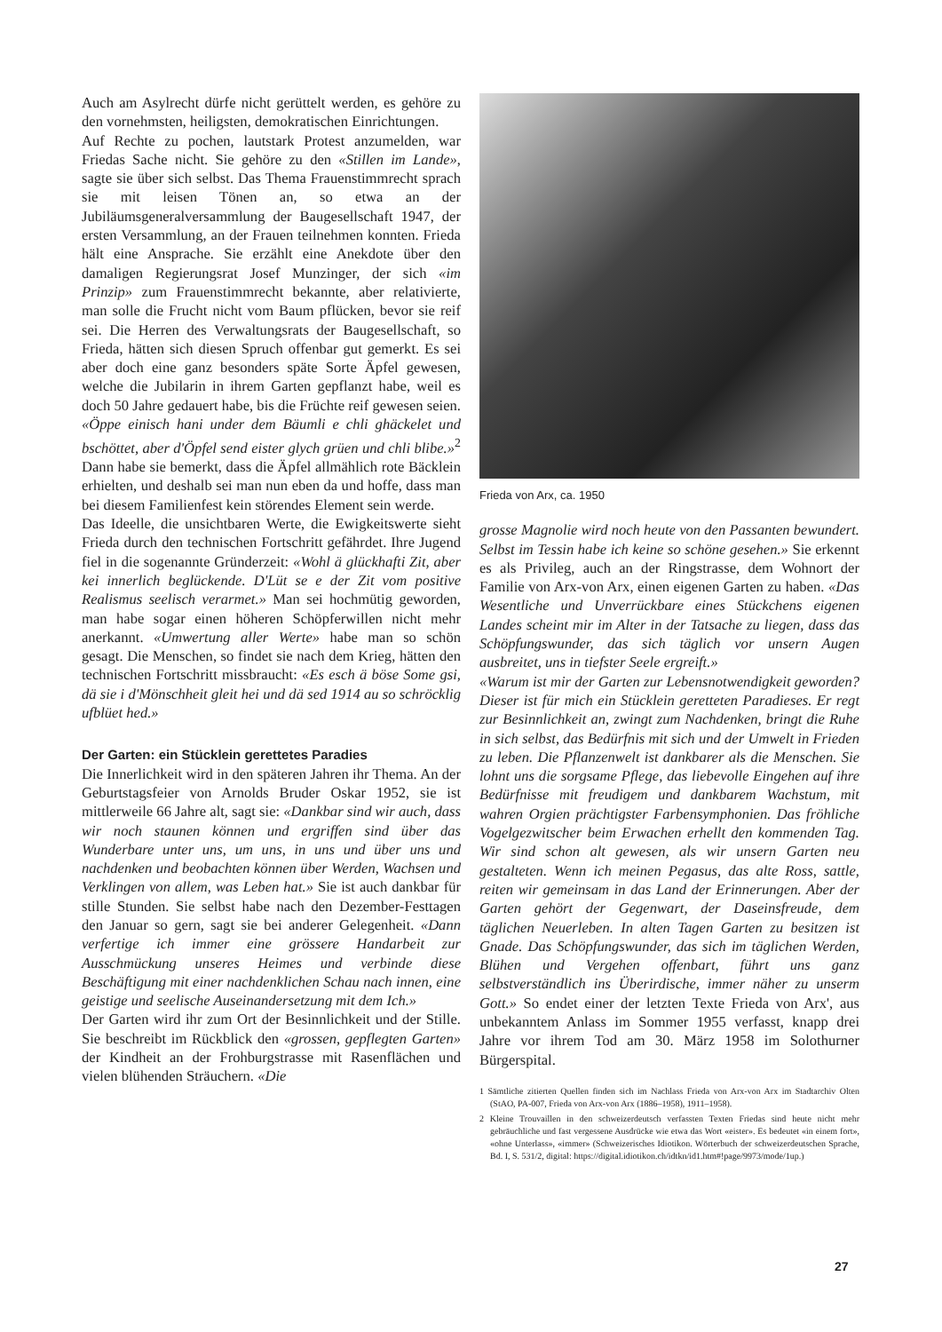Auch am Asylrecht dürfe nicht gerüttelt werden, es gehöre zu den vornehmsten, heiligsten, demokratischen Einrichtungen.
Auf Rechte zu pochen, lautstark Protest anzumelden, war Friedas Sache nicht. Sie gehöre zu den «Stillen im Lande», sagte sie über sich selbst. Das Thema Frauenstimmrecht sprach sie mit leisen Tönen an, so etwa an der Jubiläumsgeneralversammlung der Baugesellschaft 1947, der ersten Versammlung, an der Frauen teilnehmen konnten. Frieda hält eine Ansprache. Sie erzählt eine Anekdote über den damaligen Regierungsrat Josef Munzinger, der sich «im Prinzip» zum Frauenstimmrecht bekannte, aber relativierte, man solle die Frucht nicht vom Baum pflücken, bevor sie reif sei. Die Herren des Verwaltungsrats der Baugesellschaft, so Frieda, hätten sich diesen Spruch offenbar gut gemerkt. Es sei aber doch eine ganz besonders späte Sorte Äpfel gewesen, welche die Jubilarin in ihrem Garten gepflanzt habe, weil es doch 50 Jahre gedauert habe, bis die Früchte reif gewesen seien. «Öppe einisch hani under dem Bäumli e chli ghäckelet und bschöttet, aber d'Öpfel send eister glych grüen und chli blibe.»<sup>2</sup> Dann habe sie bemerkt, dass die Äpfel allmählich rote Bäcklein erhielten, und deshalb sei man nun eben da und hoffe, dass man bei diesem Familienfest kein störendes Element sein werde.
Das Ideelle, die unsichtbaren Werte, die Ewigkeitswerte sieht Frieda durch den technischen Fortschritt gefährdet. Ihre Jugend fiel in die sogenannte Gründerzeit: «Wohl ä glückhafti Zit, aber kei innerlich beglückende. D'Lüt se e der Zit vom positive Realismus seelisch verarmet.» Man sei hochmütig geworden, man habe sogar einen höheren Schöpferwillen nicht mehr anerkannt. «Umwertung aller Werte» habe man so schön gesagt. Die Menschen, so findet sie nach dem Krieg, hätten den technischen Fortschritt missbraucht: «Es esch ä böse Some gsi, dä sie i d'Mönschheit gleit hei und dä sed 1914 au so schröcklig ufblüet hed.»
Der Garten: ein Stücklein gerettetes Paradies
Die Innerlichkeit wird in den späteren Jahren ihr Thema. An der Geburtstagsfeier von Arnolds Bruder Oskar 1952, sie ist mittlerweile 66 Jahre alt, sagt sie: «Dankbar sind wir auch, dass wir noch staunen können und ergriffen sind über das Wunderbare unter uns, um uns, in uns und über uns und nachdenken und beobachten können über Werden, Wachsen und Verklingen von allem, was Leben hat.» Sie ist auch dankbar für stille Stunden. Sie selbst habe nach den Dezember-Festtagen den Januar so gern, sagt sie bei anderer Gelegenheit. «Dann verfertige ich immer eine grössere Handarbeit zur Ausschmückung unseres Heimes und verbinde diese Beschäftigung mit einer nachdenklichen Schau nach innen, eine geistige und seelische Auseinandersetzung mit dem Ich.»
Der Garten wird ihr zum Ort der Besinnlichkeit und der Stille. Sie beschreibt im Rückblick den «grossen, gepflegten Garten» der Kindheit an der Frohburgstrasse mit Rasenflächen und vielen blühenden Sträuchern. «Die
Frieda von Arx, ca. 1950
grosse Magnolie wird noch heute von den Passanten bewundert. Selbst im Tessin habe ich keine so schöne gesehen.» Sie erkennt es als Privileg, auch an der Ringstrasse, dem Wohnort der Familie von Arx-von Arx, einen eigenen Garten zu haben. «Das Wesentliche und Unverrückbare eines Stückchens eigenen Landes scheint mir im Alter in der Tatsache zu liegen, dass das Schöpfungswunder, das sich täglich vor unsern Augen ausbreitet, uns in tiefster Seele ergreift.»
«Warum ist mir der Garten zur Lebensnotwendigkeit geworden? Dieser ist für mich ein Stücklein geretteten Paradieses. Er regt zur Besinnlichkeit an, zwingt zum Nachdenken, bringt die Ruhe in sich selbst, das Bedürfnis mit sich und der Umwelt in Frieden zu leben. Die Pflanzenwelt ist dankbarer als die Menschen. Sie lohnt uns die sorgsame Pflege, das liebevolle Eingehen auf ihre Bedürfnisse mit freudigem und dankbarem Wachstum, mit wahren Orgien prächtigster Farbensymphonien. Das fröhliche Vogelgezwitscher beim Erwachen erhellt den kommenden Tag. Wir sind schon alt gewesen, als wir unsern Garten neu gestalteten. Wenn ich meinen Pegasus, das alte Ross, sattle, reiten wir gemeinsam in das Land der Erinnerungen. Aber der Garten gehört der Gegenwart, der Daseinsfreude, dem täglichen Neuerleben. In alten Tagen Garten zu besitzen ist Gnade. Das Schöpfungswunder, das sich im täglichen Werden, Blühen und Vergehen offenbart, führt uns ganz selbstverständlich ins Überirdische, immer näher zu unserm Gott.» So endet einer der letzten Texte Frieda von Arx', aus unbekanntem Anlass im Sommer 1955 verfasst, knapp drei Jahre vor ihrem Tod am 30. März 1958 im Solothurner Bürgerspital.
1 Sämtliche zitierten Quellen finden sich im Nachlass Frieda von Arx-von Arx im Stadtarchiv Olten (StAO, PA-007, Frieda von Arx-von Arx (1886–1958), 1911–1958).
2 Kleine Trouvaillen in den schweizerdeutsch verfassten Texten Friedas sind heute nicht mehr gebräuchliche und fast vergessene Ausdrücke wie etwa das Wort «eister». Es bedeutet «in einem fort», «ohne Unterlass», «immer» (Schweizerisches Idiotikon. Wörterbuch der schweizerdeutschen Sprache, Bd. I, S. 531/2, digital: https://digital.idiotikon.ch/idtkn/id1.htm#!page/9973/mode/1up.)
27